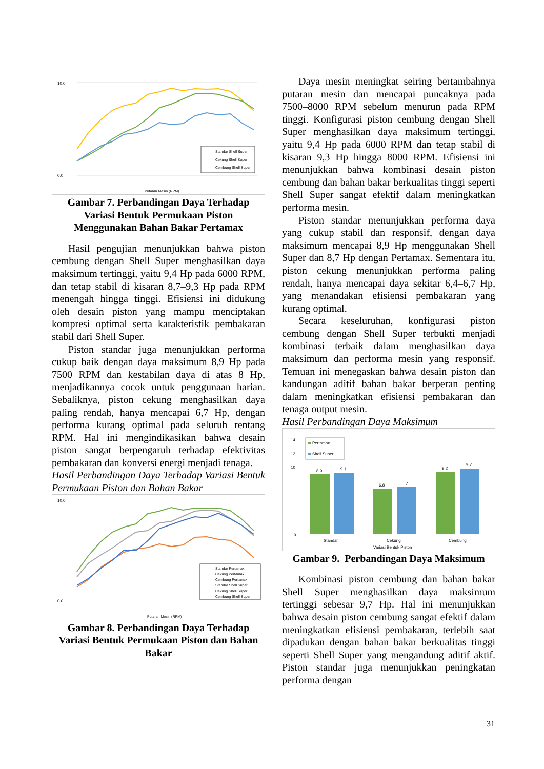10.0
0.0
Standar Shell Super
Cekung Shell Super
Cembung Shell Super
Putaran Mesin (RPM)
Gambar 7. Perbandingan Daya Terhadap Variasi Bentuk Permukaan Piston Menggunakan Bahan Bakar Pertamax
Hasil pengujian menunjukkan bahwa piston cembung dengan Shell Super menghasilkan daya maksimum tertinggi, yaitu 9,4 Hp pada 6000 RPM, dan tetap stabil di kisaran 8,7–9,3 Hp pada RPM menengah hingga tinggi. Efisiensi ini didukung oleh desain piston yang mampu menciptakan kompresi optimal serta karakteristik pembakaran stabil dari Shell Super.
Piston standar juga menunjukkan performa cukup baik dengan daya maksimum 8,9 Hp pada 7500 RPM dan kestabilan daya di atas 8 Hp, menjadikannya cocok untuk penggunaan harian. Sebaliknya, piston cekung menghasilkan daya paling rendah, hanya mencapai 6,7 Hp, dengan performa kurang optimal pada seluruh rentang RPM. Hal ini mengindikasikan bahwa desain piston sangat berpengaruh terhadap efektivitas pembakaran dan konversi energi menjadi tenaga.
Hasil Perbandingan Daya Terhadap Variasi Bentuk Permukaan Piston dan Bahan Bakar
10.0
0.0
Standar Pertamax
Cekung Pertamax
Cembung Pertamax
Standar Shell Super
Cekung Shell Super
Cembung Shell Super
Putaran Mesin (RPM)
Gambar 8. Perbandingan Daya Terhadap Variasi Bentuk Permukaan Piston dan Bahan Bakar
Daya mesin meningkat seiring bertambahnya putaran mesin dan mencapai puncaknya pada 7500–8000 RPM sebelum menurun pada RPM tinggi. Konfigurasi piston cembung dengan Shell Super menghasilkan daya maksimum tertinggi, yaitu 9,4 Hp pada 6000 RPM dan tetap stabil di kisaran 9,3 Hp hingga 8000 RPM. Efisiensi ini menunjukkan bahwa kombinasi desain piston cembung dan bahan bakar berkualitas tinggi seperti Shell Super sangat efektif dalam meningkatkan performa mesin.
Piston standar menunjukkan performa daya yang cukup stabil dan responsif, dengan daya maksimum mencapai 8,9 Hp menggunakan Shell Super dan 8,7 Hp dengan Pertamax. Sementara itu, piston cekung menunjukkan performa paling rendah, hanya mencapai daya sekitar 6,4–6,7 Hp, yang menandakan efisiensi pembakaran yang kurang optimal.
Secara keseluruhan, konfigurasi piston cembung dengan Shell Super terbukti menjadi kombinasi terbaik dalam menghasilkan daya maksimum dan performa mesin yang responsif. Temuan ini menegaskan bahwa desain piston dan kandungan aditif bahan bakar berperan penting dalam meningkatkan efisiensi pembakaran dan tenaga output mesin.
Hasil Perbandingan Daya Maksimum
14
12
10
0
Pertamax
Shell Super
8.9
9.1
6.8
7
9.2
9.7
Standar
Cekung
Cembung
Variasi Bentuk Piston
Gambar 9. Perbandingan Daya Maksimum
Kombinasi piston cembung dan bahan bakar Shell Super menghasilkan daya maksimum tertinggi sebesar 9,7 Hp. Hal ini menunjukkan bahwa desain piston cembung sangat efektif dalam meningkatkan efisiensi pembakaran, terlebih saat dipadukan dengan bahan bakar berkualitas tinggi seperti Shell Super yang mengandung aditif aktif. Piston standar juga menunjukkan peningkatan performa dengan
31